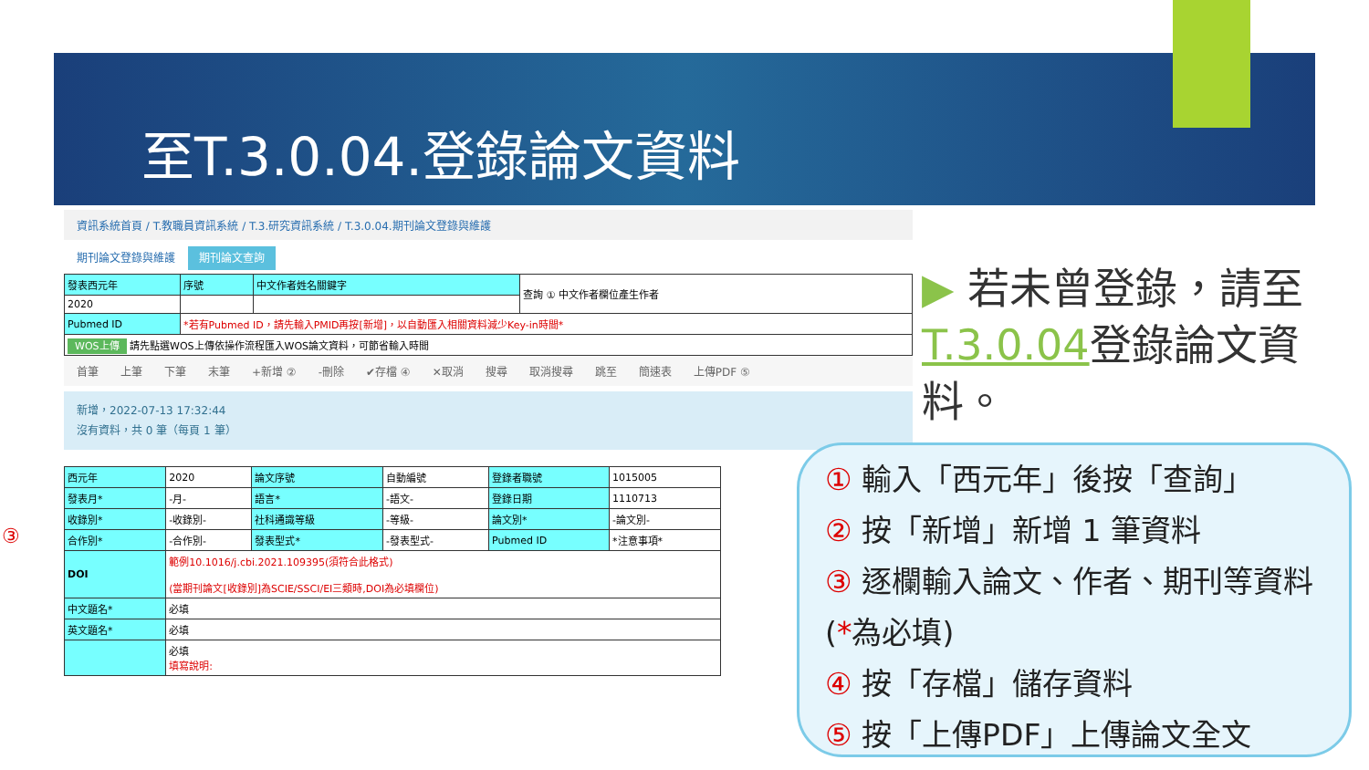至T.3.0.04.登錄論文資料
資訊系統首頁 / T.教職員資訊系統 / T.3.研究資訊系統 / T.3.0.04.期刊論文登錄與維護
期刊論文登錄與維護 期刊論文查詢
| 發表西元年 | 序號 | 中文作者姓名關鍵字 | 查詢 ① 中文作者欄位產生作者 |
| 2020 | | | |
| Pubmed ID | *若有Pubmed ID，請先輸入PMID再按[新增]，以自動匯入相關資料減少Key-in時間* | | |
| WOS上傳 請先點選WOS上傳依操作流程匯入WOS論文資料，可節省輸入時間 | | | |
首筆 上筆 下筆 末筆 +新增 ② -刪除 ✔存檔 ④ ✕取消 搜尋 取消搜尋 跳至 簡速表 上傳PDF ⑤
新增，2022-07-13 17:32:44
沒有資料，共 0 筆（每頁 1 筆）
| 西元年 | 2020 | 論文序號 | 自動編號 | 登錄者職號 | 1015005 |
| 發表月* | -月- | 語言* | -語文- | 登錄日期 | 1110713 |
| 收錄別* | -收錄別- | 社科通識等級 | -等級- | 論文別* | -論文別- |
| 合作別* | -合作別- | 發表型式* | -發表型式- | Pubmed ID | *注意事項* |
| DOI | 範例10.1016/j.cbi.2021.109395(須符合此格式) (當期刊論文[收錄別]為SCIE/SSCI/EI三類時,DOI為必填欄位) | | | | |
| 中文題名* | 必填 | | | | |
| 英文題名* | 必填 | | | | |
| | 必填 填寫說明: | | | | |
③
▶ 若未曾登錄，請至T.3.0.04登錄論文資料。
① 輸入「西元年」後按「查詢」
② 按「新增」新增 1 筆資料
③ 逐欄輸入論文、作者、期刊等資料 (*為必填)
④ 按「存檔」儲存資料
⑤ 按「上傳PDF」上傳論文全文